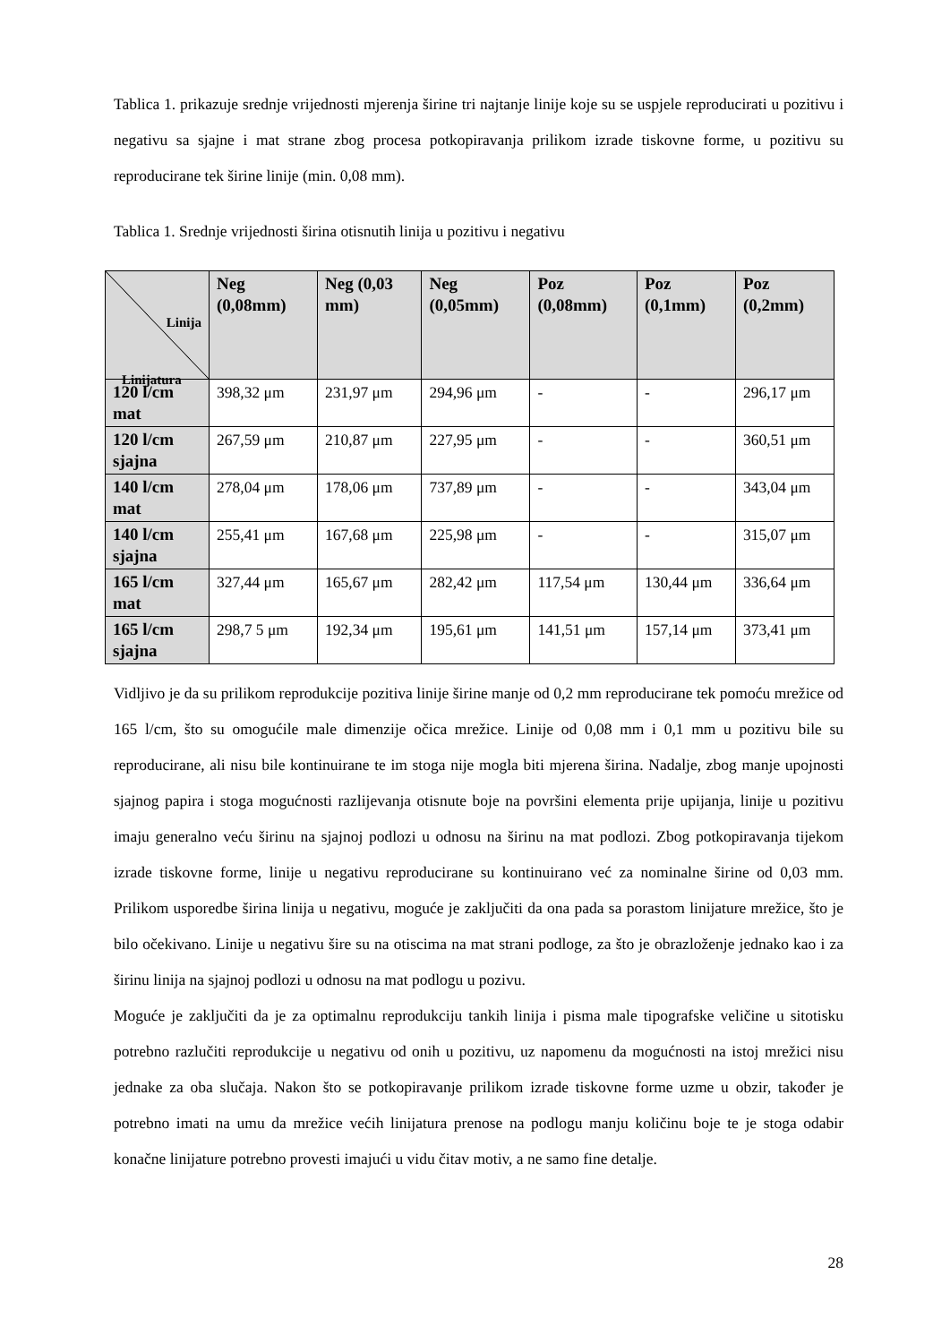Tablica 1. prikazuje srednje vrijednosti mjerenja širine tri najtanje linije koje su se uspjele reproducirati u pozitivu i negativu sa sjajne i mat strane zbog procesa potkopiravanja prilikom izrade tiskovne forme, u pozitivu su reproducirane tek širine linije (min. 0,08 mm).
Tablica 1. Srednje vrijednosti širina otisnutih linija u pozitivu i negativu
| Linija Linijatura | Neg (0,08mm) | Neg (0,03 mm) | Neg (0,05mm) | Poz (0,08mm) | Poz (0,1mm) | Poz (0,2mm) |
| --- | --- | --- | --- | --- | --- | --- |
| 120 l/cm mat | 398,32 μm | 231,97 μm | 294,96 μm | - | - | 296,17 μm |
| 120 l/cm sjajna | 267,59 μm | 210,87 μm | 227,95 μm | - | - | 360,51 μm |
| 140 l/cm mat | 278,04 μm | 178,06 μm | 737,89 μm | - | - | 343,04 μm |
| 140 l/cm sjajna | 255,41 μm | 167,68 μm | 225,98 μm | - | - | 315,07 μm |
| 165 l/cm mat | 327,44 μm | 165,67 μm | 282,42 μm | 117,54 μm | 130,44 μm | 336,64 μm |
| 165 l/cm sjajna | 298,7 5 μm | 192,34 μm | 195,61 μm | 141,51 μm | 157,14 μm | 373,41 μm |
Vidljivo je da su prilikom reprodukcije pozitiva linije širine manje od 0,2 mm reproducirane tek pomoću mrežice od 165 l/cm, što su omogućile male dimenzije očica mrežice. Linije od 0,08 mm i 0,1 mm u pozitivu bile su reproducirane, ali nisu bile kontinuirane te im stoga nije mogla biti mjerena širina. Nadalje, zbog manje upojnosti sjajnog papira i stoga mogućnosti razlijevanja otisnute boje na površini elementa prije upijanja, linije u pozitivu imaju generalno veću širinu na sjajnoj podlozi u odnosu na širinu na mat podlozi. Zbog potkopiravanja tijekom izrade tiskovne forme, linije u negativu reproducirane su kontinuirano već za nominalne širine od 0,03 mm. Prilikom usporedbe širina linija u negativu, moguće je zaključiti da ona pada sa porastom linijature mrežice, što je bilo očekivano. Linije u negativu šire su na otiscima na mat strani podloge, za što je obrazloženje jednako kao i za širinu linija na sjajnoj podlozi u odnosu na mat podlogu u pozivu.
Moguće je zaključiti da je za optimalnu reprodukciju tankih linija i pisma male tipografske veličine u sitotisku potrebno razlučiti reprodukcije u negativu od onih u pozitivu, uz napomenu da mogućnosti na istoj mrežici nisu jednake za oba slučaja. Nakon što se potkopiravanje prilikom izrade tiskovne forme uzme u obzir, također je potrebno imati na umu da mrežice većih linijatura prenose na podlogu manju količinu boje te je stoga odabir konačne linijature potrebno provesti imajući u vidu čitav motiv, a ne samo fine detalje.
28